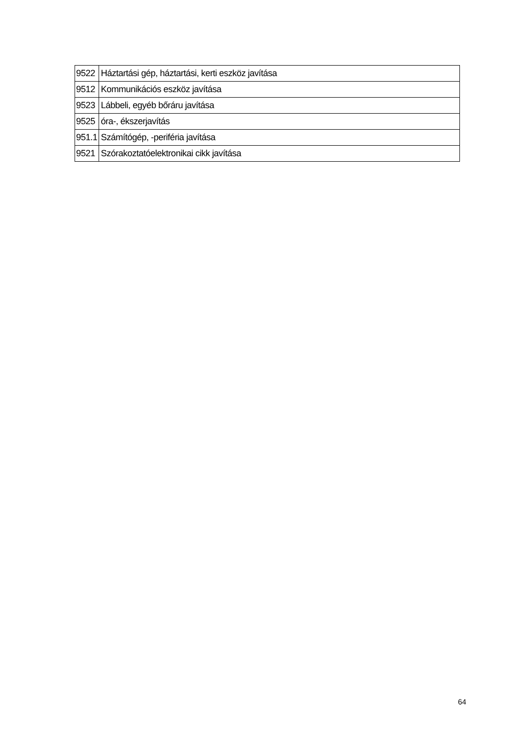| 9522 | Háztartási gép, háztartási, kerti eszköz javítása |
| 9512 | Kommunikációs eszköz javítása |
| 9523 | Lábbeli, egyéb bőráru javítása |
| 9525 | óra-, ékszerjavítás |
| 951.1 | Számítógép, -periféria javítása |
| 9521 | Szórakoztatóelektronikai cikk javítása |
64